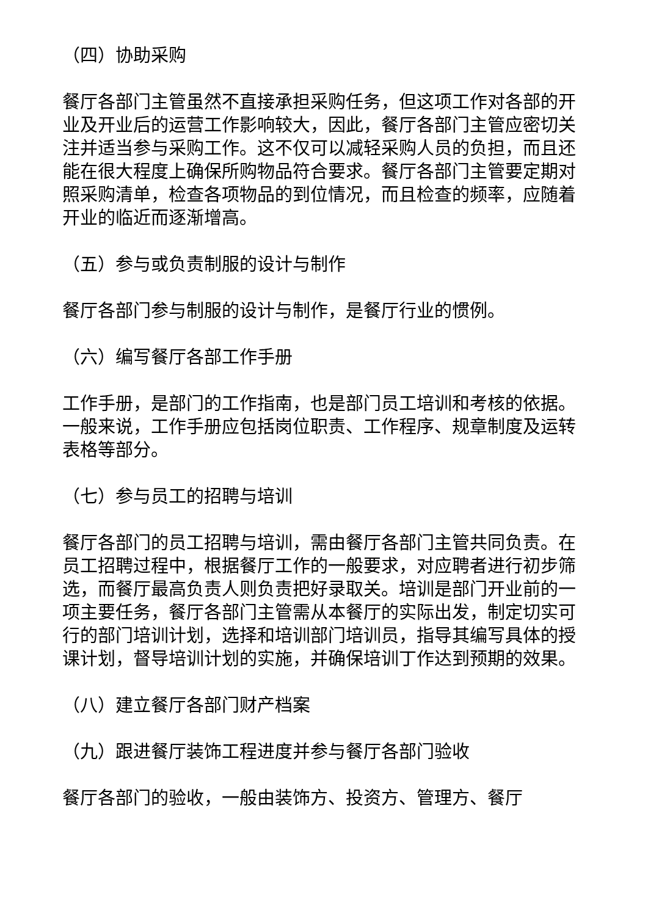（四）协助采购
餐厅各部门主管虽然不直接承担采购任务，但这项工作对各部的开业及开业后的运营工作影响较大，因此，餐厅各部门主管应密切关注并适当参与采购工作。这不仅可以减轻采购人员的负担，而且还能在很大程度上确保所购物品符合要求。餐厅各部门主管要定期对照采购清单，检查各项物品的到位情况，而且检查的频率，应随着开业的临近而逐渐增高。
（五）参与或负责制服的设计与制作
餐厅各部门参与制服的设计与制作，是餐厅行业的惯例。
（六）编写餐厅各部工作手册
工作手册，是部门的工作指南，也是部门员工培训和考核的依据。一般来说，工作手册应包括岗位职责、工作程序、规章制度及运转表格等部分。
（七）参与员工的招聘与培训
餐厅各部门的员工招聘与培训，需由餐厅各部门主管共同负责。在员工招聘过程中，根据餐厅工作的一般要求，对应聘者进行初步筛选，而餐厅最高负责人则负责把好录取关。培训是部门开业前的一项主要任务，餐厅各部门主管需从本餐厅的实际出发，制定切实可行的部门培训计划，选择和培训部门培训员，指导其编写具体的授课计划，督导培训计划的实施，并确保培训丁作达到预期的效果。
（八）建立餐厅各部门财产档案
（九）跟进餐厅装饰工程进度并参与餐厅各部门验收
餐厅各部门的验收，一般由装饰方、投资方、管理方、餐厅